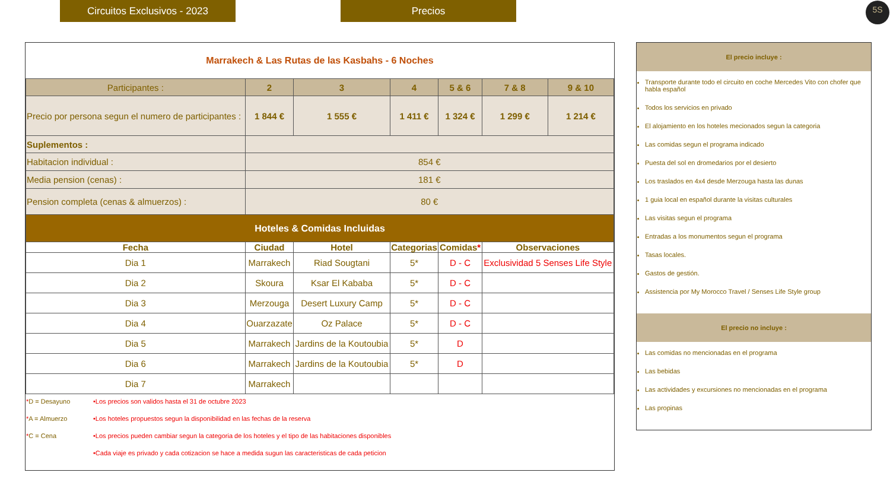Circuitos Exclusivos - 2023 Precios 5S
| Marrakech & Las Rutas de las Kasbahs - 6 Noches | | | | | | |
| Participantes : | 2 | 3 | 4 | 5 & 6 | 7 & 8 | 9 & 10 |
| Precio por persona segun el numero de participantes : | 1 844 € | 1 555 € | 1 411 € | 1 324 € | 1 299 € | 1 214 € |
| Suplementos : | | | | | | |
| Habitacion individual : | 854 € | | | | | |
| Media pension (cenas) : | 181 € | | | | | |
| Pension completa (cenas & almuerzos) : | 80 € | | | | | |
| Hoteles & Comidas Incluidas | | | | | | |
| Fecha | Ciudad | Hotel | Categorias | Comidas * | Observaciones | |
| Dia 1 | Marrakech | Riad Sougtani | 5* | D - C | Exclusividad 5 Senses Life Style | |
| Dia 2 | Skoura | Ksar El Kababa | 5* | D - C | | |
| Dia 3 | Merzouga | Desert Luxury Camp | 5* | D - C | | |
| Dia 4 | Ouarzazate | Oz Palace | 5* | D - C | | |
| Dia 5 | Marrakech | Jardins de la Koutoubia | 5* | D | | |
| Dia 6 | Marrakech | Jardins de la Koutoubia | 5* | D | | |
| Dia 7 | Marrakech | | | | | |
*D = Desayuno •Los precios son validos hasta el 31 de octubre 2023
*A = Almuerzo •Los hoteles propuestos segun la disponibilidad en las fechas de la reserva
*C = Cena •Los precios pueden cambiar segun la categoria de los hoteles y el tipo de las habitaciones disponibles
•Cada viaje es privado y cada cotizacion se hace a medida sugun las caracteristicas de cada peticion
El precio incluye :
Transporte durante todo el circuito en coche Mercedes Vito con chofer que habla español
Todos los servicios en privado
El alojamiento en los hoteles mecionados segun la categoria
Las comidas segun el programa indicado
Puesta del sol en dromedarios por el desierto
Los traslados en 4x4 desde Merzouga hasta las dunas
1 guia local en español durante la visitas culturales
Las visitas segun el programa
Entradas a los monumentos segun el programa
Tasas locales.
Gastos de gestión.
Assistencia por My Morocco Travel / Senses Life Style group
El precio no incluye :
Las comidas no mencionadas en el programa
Las bebidas
Las actividades y excursiones no mencionadas en el programa
Las propinas